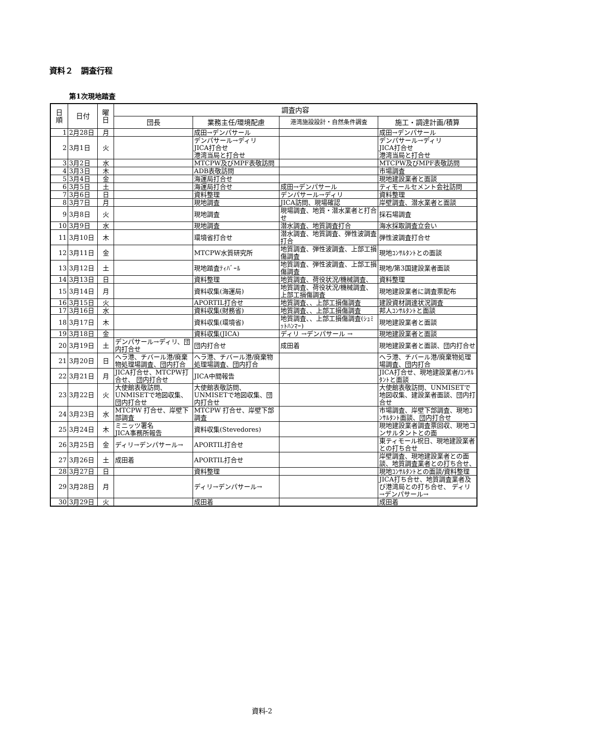資料２　調査行程
第1次現地踏査
| 日 順 | 日付 | 曜 日 | 調査内容 | | | |
| --- | --- | --- | --- | --- | --- | --- |
| | | | 団長 | 業務主任/環境配慮 | 港湾施設設計・自然条件調査 | 施工・調達計画/積算 |
| 1 | 2月28日 | 月 | | 成田→デンパサール | | 成田→デンパサール |
| 2 | 3月1日 | 火 | | デンパサール→ディリ JICA打合せ 港湾当局と打合せ | | デンパサール→ディリ JICA打合せ 港湾当局と打合せ |
| 3 | 3月2日 | 水 | | MTCPW及びMPF表敬訪問 | | MTCPW及びMPF表敬訪問 |
| 4 | 3月3日 | 木 | | ADB表敬訪問 | | 市場調査 |
| 5 | 3月4日 | 金 | | 海運局打合せ | | 現地建設業者と面談 |
| 6 | 3月5日 | 土 | | 海運局打合せ | 成田→デンパサール | ティモールセメント会社訪問 |
| 7 | 3月6日 | 日 | | 資料整理 | デンパサール→ディリ | 資料整理 |
| 8 | 3月7日 | 月 | | 現地調査 | JICA訪問、現場確認 | 岸壁調査、潜水業者と面談 |
| 9 | 3月8日 | 火 | | 現地調査 | 現場調査、地質・潜水業者と打合せ | 採石場調査 |
| 10 | 3月9日 | 水 | | 現地調査 | 潜水調査、地質調査打合 | 海水採取調査立会い |
| 11 | 3月10日 | 木 | | 環境省打合せ | 潜水調査、地質調査、弾性波調査打合 | 弾性波調査打合せ |
| 12 | 3月11日 | 金 | | MTCPW水質研究所 | 地質調査、弾性波調査、上部工損傷調査 | 現地ｺﾝｻﾙﾀﾝﾄとの面談 |
| 13 | 3月12日 | 土 | | 現地踏査ﾃｨﾊﾞｰﾙ | 地質調査、弾性波調査、上部工損傷調査 | 現地/第3国建設業者面談 |
| 14 | 3月13日 | 日 | | 資料整理 | 地質調査、荷役状況/機械調査、 | 資料整理 |
| 15 | 3月14日 | 月 | | 資料収集(海運局) | 地質調査、荷役状況/機械調査、上部工損傷調査 | 現地建設業者に調査票配布 |
| 16 | 3月15日 | 火 | | APORTIL打合せ | 地質調査、、上部工損傷調査 | 建設資材調達状況調査 |
| 17 | 3月16日 | 水 | | 資料収集(財務省) | 地質調査、、上部工損傷調査 | 邦人ｺﾝｻﾙﾀﾝﾄと面談 |
| 18 | 3月17日 | 木 | | 資料収集(環境省) | 地質調査、、上部工損傷調査(ｼｭﾐｯﾄﾊﾝﾏｰ) | 現地建設業者と面談 |
| 19 | 3月18日 | 金 | | 資料収集(JICA) | ディリ →デンパサール → | 現地建設業者と面談 |
| 20 | 3月19日 | 土 | デンパサール→ディリ、団内打合せ | 団内打合せ | 成田着 | 現地建設業者と面談、団内打合せ |
| 21 | 3月20日 | 日 | ヘラ港、チバール港/廃棄物処理場調査、団内打合 | ヘラ港、チバール港/廃棄物処理場調査、団内打合 | | ヘラ港、チバール港/廃棄物処理場調査、団内打合 |
| 22 | 3月21日 | 月 | JICA打合せ、MTCPW打合せ、 団内打合せ | JICA中間報告 | | JICA打合せ、現地建設業者/ｺﾝｻﾙﾀﾝﾄと面談 |
| 23 | 3月22日 | 火 | 大使館表敬訪問、UNMISETで地図収集、団内打合せ | 大使館表敬訪問、UNMISETで地図収集、団内打合せ | | 大使館表敬訪問、UNMISETで地図収集、建設業者面談、団内打合せ |
| 24 | 3月23日 | 水 | MTCPW 打合せ、岸壁下部調査 | MTCPW 打合せ、岸壁下部調査 | | 市場調査、岸壁下部調査、現地ｺﾝｻﾙﾀﾝﾄ面談、団内打合せ |
| 25 | 3月24日 | 木 | ミニッツ署名 JICA事務所報告 | 資料収集(Stevedores) | | 現地建設業者調査票回収、現地コンサルタントとの面 |
| 26 | 3月25日 | 金 | ディリ→デンパサール→ | APORTIL打合せ | | 東ティモール祝日、現地建設業者との打ち合せ |
| 27 | 3月26日 | 土 | 成田着 | APORTIL打合せ | | 岸壁調査、現地建設業者との面談、地質調査業者との打ち合せ、 |
| 28 | 3月27日 | 日 | | 資料整理 | | 現地ｺﾝｻﾙﾀﾝﾄとの面談/資料整理 |
| 29 | 3月28日 | 月 | | ディリ→デンパサール→ | | JICA打ち合せ、地質調査業者及び港湾局との打ち合せ、 ディリ→デンパサール→ |
| 30 | 3月29日 | 火 | | 成田着 | | 成田着 |
資料-2